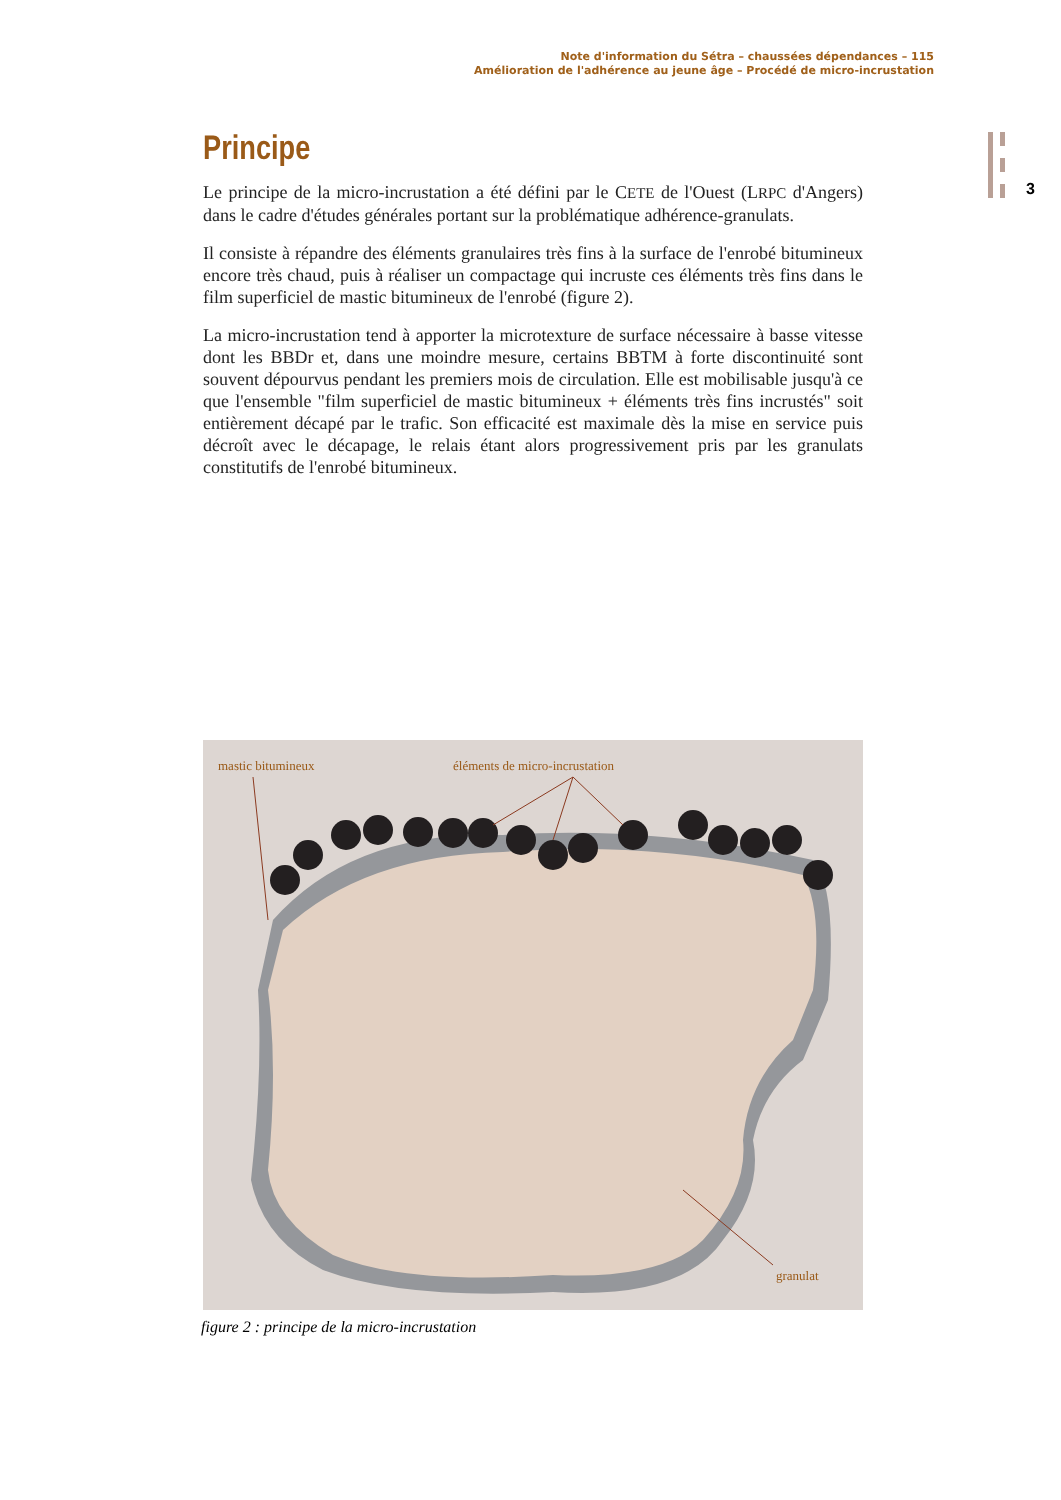Note d'information du Sétra – chaussées dépendances – 115
Amélioration de l'adhérence au jeune âge – Procédé de micro-incrustation
3
Principe
Le principe de la micro-incrustation a été défini par le CETE de l'Ouest (LRPC d'Angers) dans le cadre d'études générales portant sur la problématique adhérence-granulats.
Il consiste à répandre des éléments granulaires très fins à la surface de l'enrobé bitumineux encore très chaud, puis à réaliser un compactage qui incruste ces éléments très fins dans le film superficiel de mastic bitumineux de l'enrobé (figure 2).
La micro-incrustation tend à apporter la microtexture de surface nécessaire à basse vitesse dont les BBDr et, dans une moindre mesure, certains BBTM à forte discontinuité sont souvent dépourvus pendant les premiers mois de circulation. Elle est mobilisable jusqu'à ce que l'ensemble "film superficiel de mastic bitumineux + éléments très fins incrustés" soit entièrement décapé par le trafic. Son efficacité est maximale dès la mise en service puis décroît avec le décapage, le relais étant alors progressivement pris par les granulats constitutifs de l'enrobé bitumineux.
mastic bitumineux éléments de micro-incrustation
granulat
figure 2 : principe de la micro-incrustation